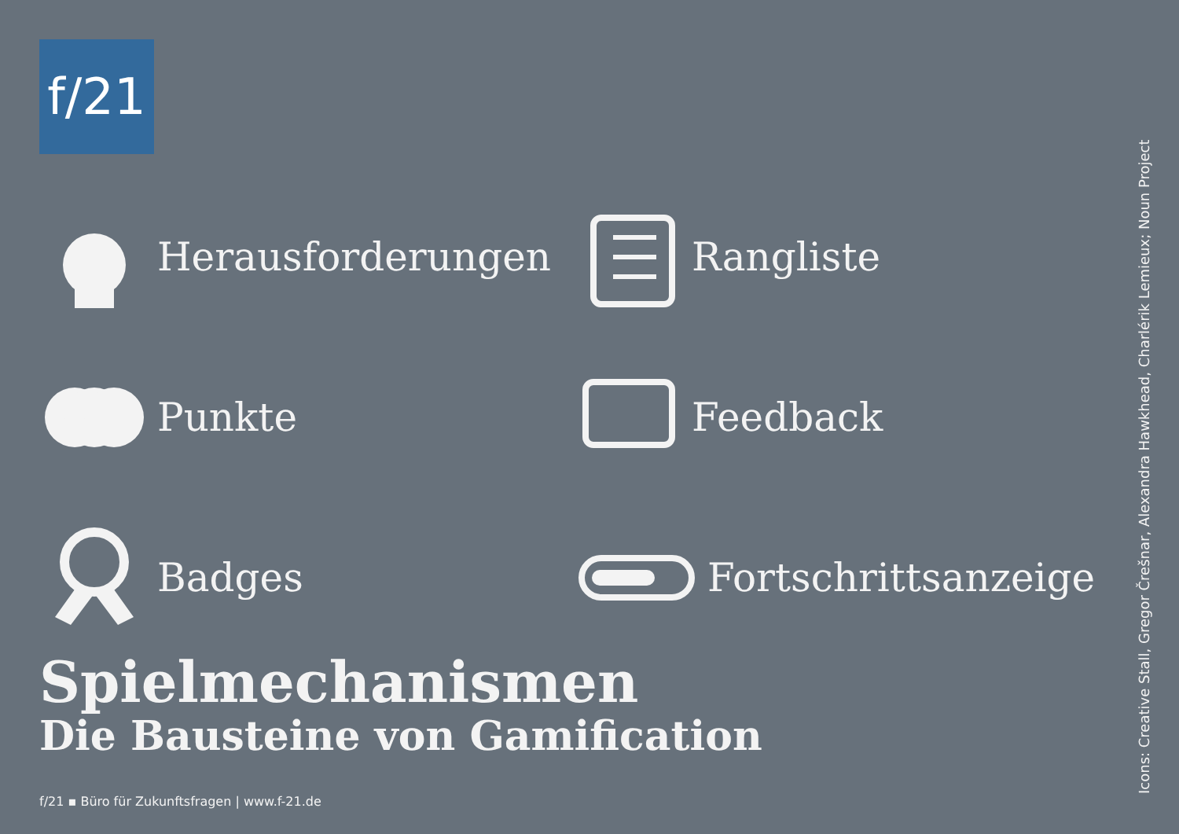f/21
Herausforderungen
Rangliste
Punkte
Feedback
Badges
Fortschrittsanzeige
Spielmechanismen
Die Bausteine von Gamification
f/21 ▪ Büro für Zukunftsfragen | www.f-21.de
Icons: Creative Stall, Gregor Črešnar, Alexandra Hawkhead, Charlérik Lemieux; Noun Project